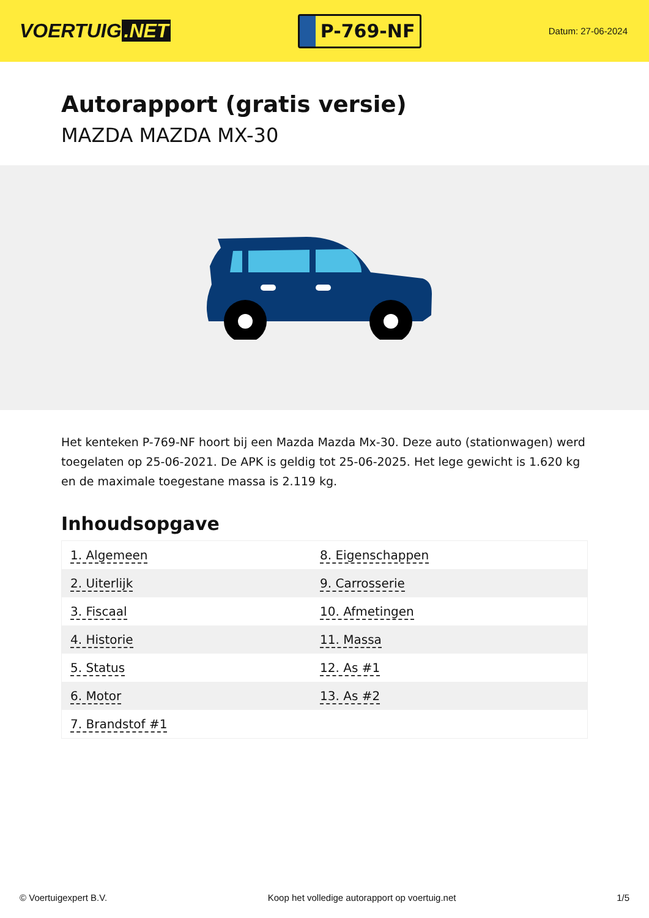VOERTUIG.NET
P-769-NF
Datum: 27-06-2024
Autorapport (gratis versie)
MAZDA MAZDA MX-30
Het kenteken P-769-NF hoort bij een Mazda Mazda Mx-30. Deze auto (stationwagen) werd toegelaten op 25-06-2021. De APK is geldig tot 25-06-2025. Het lege gewicht is 1.620 kg en de maximale toegestane massa is 2.119 kg.
Inhoudsopgave
| 1. Algemeen | 8. Eigenschappen |
| 2. Uiterlijk | 9. Carrosserie |
| 3. Fiscaal | 10. Afmetingen |
| 4. Historie | 11. Massa |
| 5. Status | 12. As #1 |
| 6. Motor | 13. As #2 |
| 7. Brandstof #1 | |
© Voertuigexpert B.V. Koop het volledige autorapport op voertuig.net 1/5